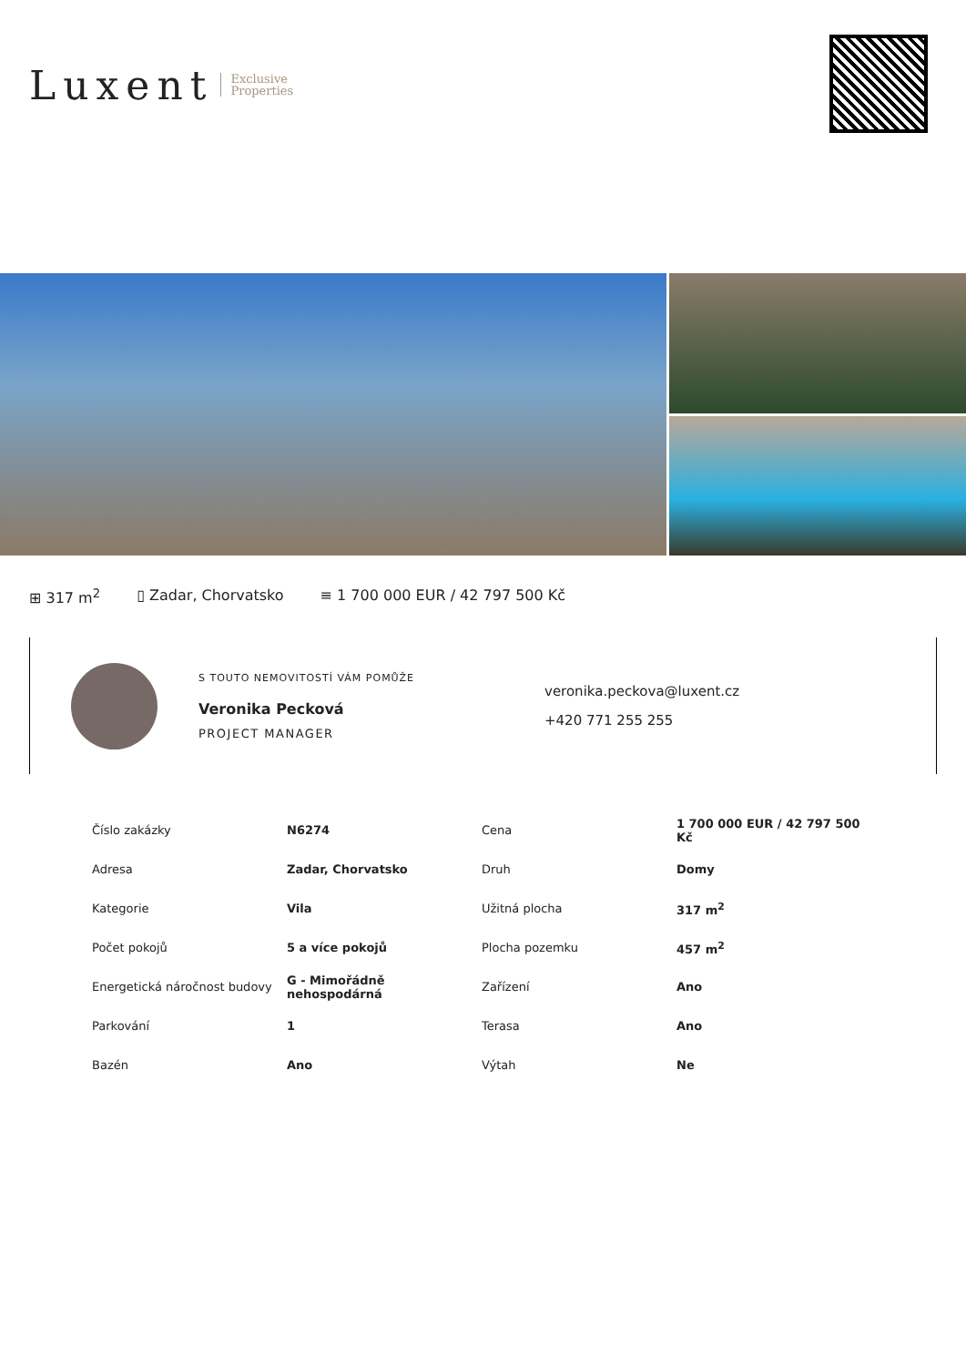Luxent Exclusive
Properties
⊞ 317 m<sup>2</sup> ▯ Zadar, Chorvatsko ≡ 1 700 000 EUR / 42 797 500 Kč
S TOUTO NEMOVITOSTÍ VÁM POMŮŽE
Veronika Pecková
PROJECT MANAGER
veronika.peckova@luxent.cz
+420 771 255 255
| Číslo zakázky | N6274 | Cena | 1 700 000 EUR / 42 797 500 Kč |
| Adresa | Zadar, Chorvatsko | Druh | Domy |
| Kategorie | Vila | Užitná plocha | 317 m<sup>2</sup> |
| Počet pokojů | 5 a více pokojů | Plocha pozemku | 457 m<sup>2</sup> |
| Energetická náročnost budovy | G - Mimořádně nehospodárná | Zařízení | Ano |
| Parkování | 1 | Terasa | Ano |
| Bazén | Ano | Výtah | Ne |